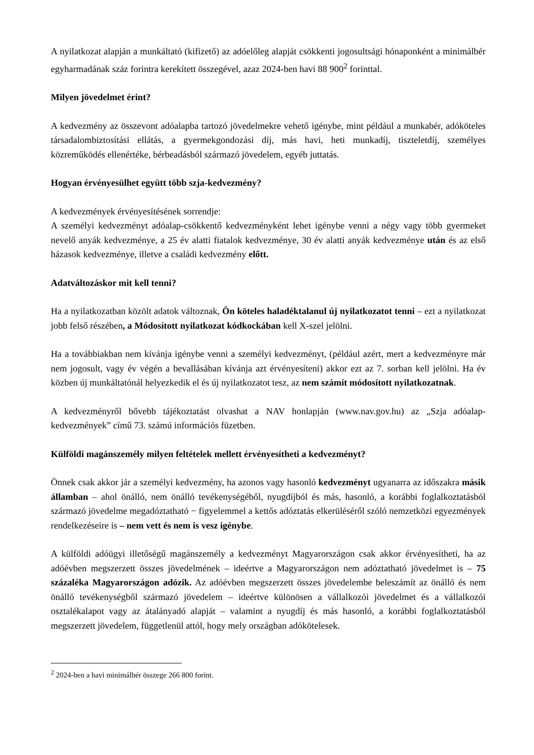A nyilatkozat alapján a munkáltató (kifizető) az adóelőleg alapját csökkenti jogosultsági hónaponként a minimálbér egyharmadának száz forintra kerekített összegével, azaz 2024-ben havi 88 900<sup>2</sup> forinttal.
Milyen jövedelmet érint?
A kedvezmény az összevont adóalapba tartozó jövedelmekre vehető igénybe, mint például a munkabér, adóköteles társadalombiztosítási ellátás, a gyermekgondozási díj, más havi, heti munkadíj, tiszteletdíj, személyes közreműködés ellenértéke, bérbeadásból származó jövedelem, egyéb juttatás.
Hogyan érvényesülhet együtt több szja-kedvezmény?
A kedvezmények érvényesítésének sorrendje:
A személyi kedvezményt adóalap-csökkentő kedvezményként lehet igénybe venni a négy vagy több gyermeket nevelő anyák kedvezménye, a 25 év alatti fiatalok kedvezménye, 30 év alatti anyák kedvezménye után és az első házasok kedvezménye, illetve a családi kedvezmény előtt.
Adatváltozáskor mit kell tenni?
Ha a nyilatkozatban közölt adatok változnak, Ön köteles haladéktalanul új nyilatkozatot tenni – ezt a nyilatkozat jobb felső részében, a Módosított nyilatkozat kódkockában kell X-szel jelölni.
Ha a továbbiakban nem kívánja igénybe venni a személyi kedvezményt, (például azért, mert a kedvezményre már nem jogosult, vagy év végén a bevallásában kívánja azt érvényesíteni) akkor ezt az 7. sorban kell jelölni. Ha év közben új munkáltatónál helyezkedik el és új nyilatkozatot tesz, az nem számít módosított nyilatkozatnak.
A kedvezményről bővebb tájékoztatást olvashat a NAV honlapján (www.nav.gov.hu) az „Szja adóalap-kedvezmények” című 73. számú információs füzetben.
Külföldi magánszemély milyen feltételek mellett érvényesítheti a kedvezményt?
Önnek csak akkor jár a személyi kedvezmény, ha azonos vagy hasonló kedvezményt ugyanarra az időszakra másik államban – ahol önálló, nem önálló tevékenységéből, nyugdíjból és más, hasonló, a korábbi foglalkoztatásból származó jövedelme megadóztatható − figyelemmel a kettős adóztatás elkerüléséről szóló nemzetközi egyezmények rendelkezéseire is – nem vett és nem is vesz igénybe.
A külföldi adóügyi illetőségű magánszemély a kedvezményt Magyarországon csak akkor érvényesítheti, ha az adóévben megszerzett összes jövedelmének – ideértve a Magyarországon nem adóztatható jövedelmet is – 75 százaléka Magyarországon adózik. Az adóévben megszerzett összes jövedelembe beleszámít az önálló és nem önálló tevékenységből származó jövedelem – ideértve különösen a vállalkozói jövedelmet és a vállalkozói osztalékalapot vagy az átalányadó alapját – valamint a nyugdíj és más hasonló, a korábbi foglalkoztatásból megszerzett jövedelem, függetlenül attól, hogy mely országban adókötelesek.
<sup>2</sup> 2024-ben a havi minimálbér összege 266 800 forint.